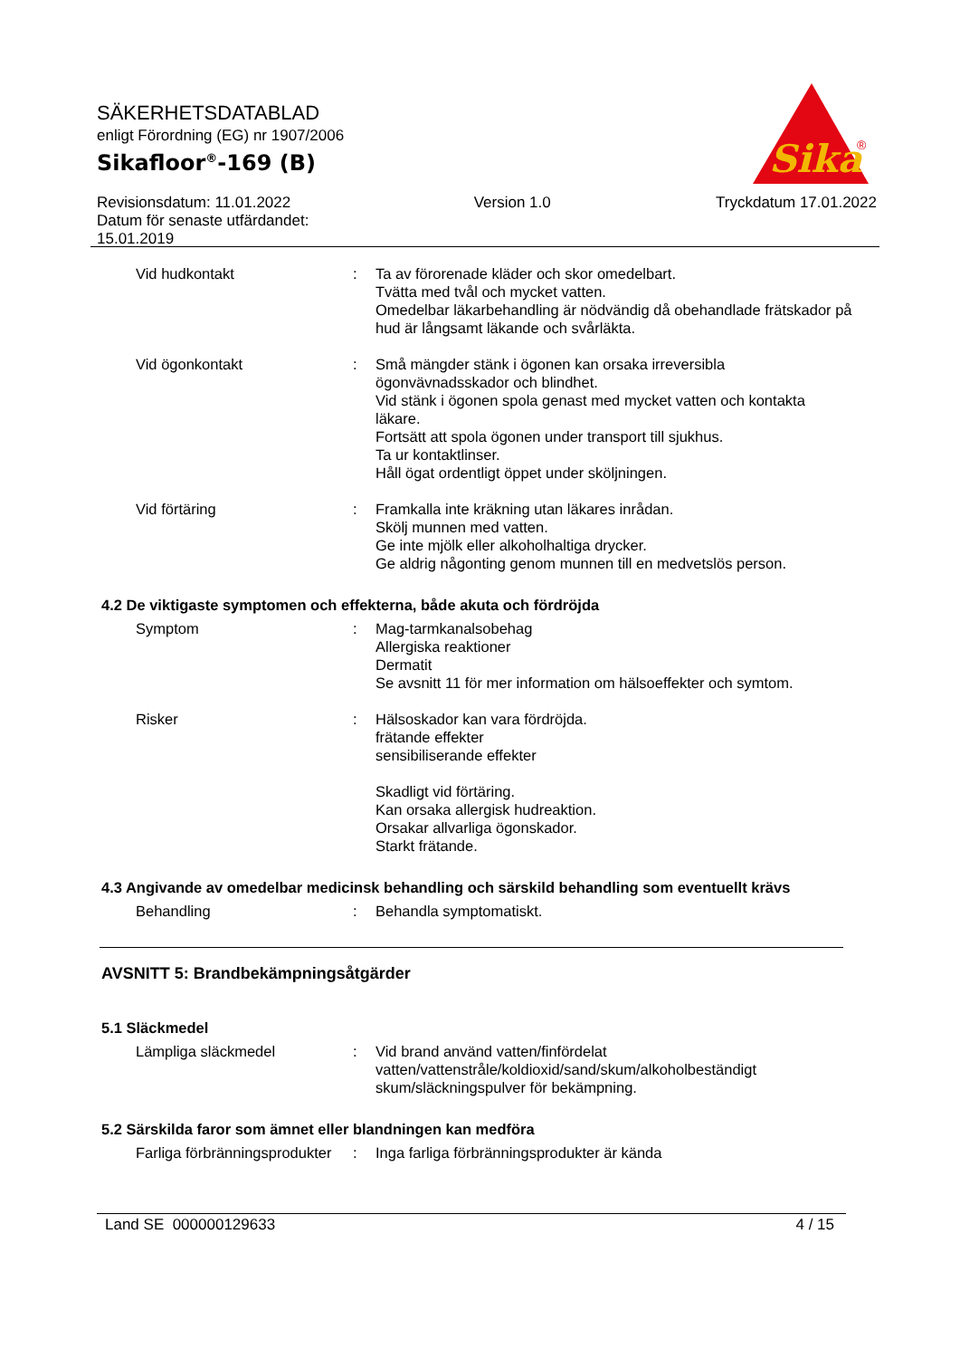SÄKERHETSDATABLAD
enligt Förordning (EG) nr 1907/2006
Sikafloor<sup>®</sup>-169 (B)
Sika
®
Revisionsdatum: 11.01.2022
Datum för senaste utfärdandet:
15.01.2019
Version 1.0 Tryckdatum 17.01.2022
Vid hudkontakt : Ta av förorenade kläder och skor omedelbart.
Tvätta med tvål och mycket vatten.
Omedelbar läkarbehandling är nödvändig då obehandlade frätskador på hud är långsamt läkande och svårläkta.
Vid ögonkontakt : Små mängder stänk i ögonen kan orsaka irreversibla ögonvävnadsskador och blindhet.
Vid stänk i ögonen spola genast med mycket vatten och kontakta läkare.
Fortsätt att spola ögonen under transport till sjukhus.
Ta ur kontaktlinser.
Håll ögat ordentligt öppet under sköljningen.
Vid förtäring : Framkalla inte kräkning utan läkares inrådan.
Skölj munnen med vatten.
Ge inte mjölk eller alkoholhaltiga drycker.
Ge aldrig någonting genom munnen till en medvetslös person.
4.2 De viktigaste symptomen och effekterna, både akuta och fördröjda
Symptom : Mag-tarmkanalsobehag
Allergiska reaktioner
Dermatit
Se avsnitt 11 för mer information om hälsoeffekter och symtom.
Risker : Hälsoskador kan vara fördröjda.
frätande effekter
sensibiliserande effekter
Skadligt vid förtäring.
Kan orsaka allergisk hudreaktion.
Orsakar allvarliga ögonskador.
Starkt frätande.
4.3 Angivande av omedelbar medicinsk behandling och särskild behandling som eventuellt krävs
Behandling : Behandla symptomatiskt.
AVSNITT 5: Brandbekämpningsåtgärder
5.1 Släckmedel
Lämpliga släckmedel : Vid brand använd vatten/finfördelat vatten/vattenstråle/koldioxid/sand/skum/alkoholbeständigt skum/släckningspulver för bekämpning.
5.2 Särskilda faror som ämnet eller blandningen kan medföra
Farliga förbränningsprodukter
: Inga farliga förbränningsprodukter är kända
Land SE 000000129633 4 / 15